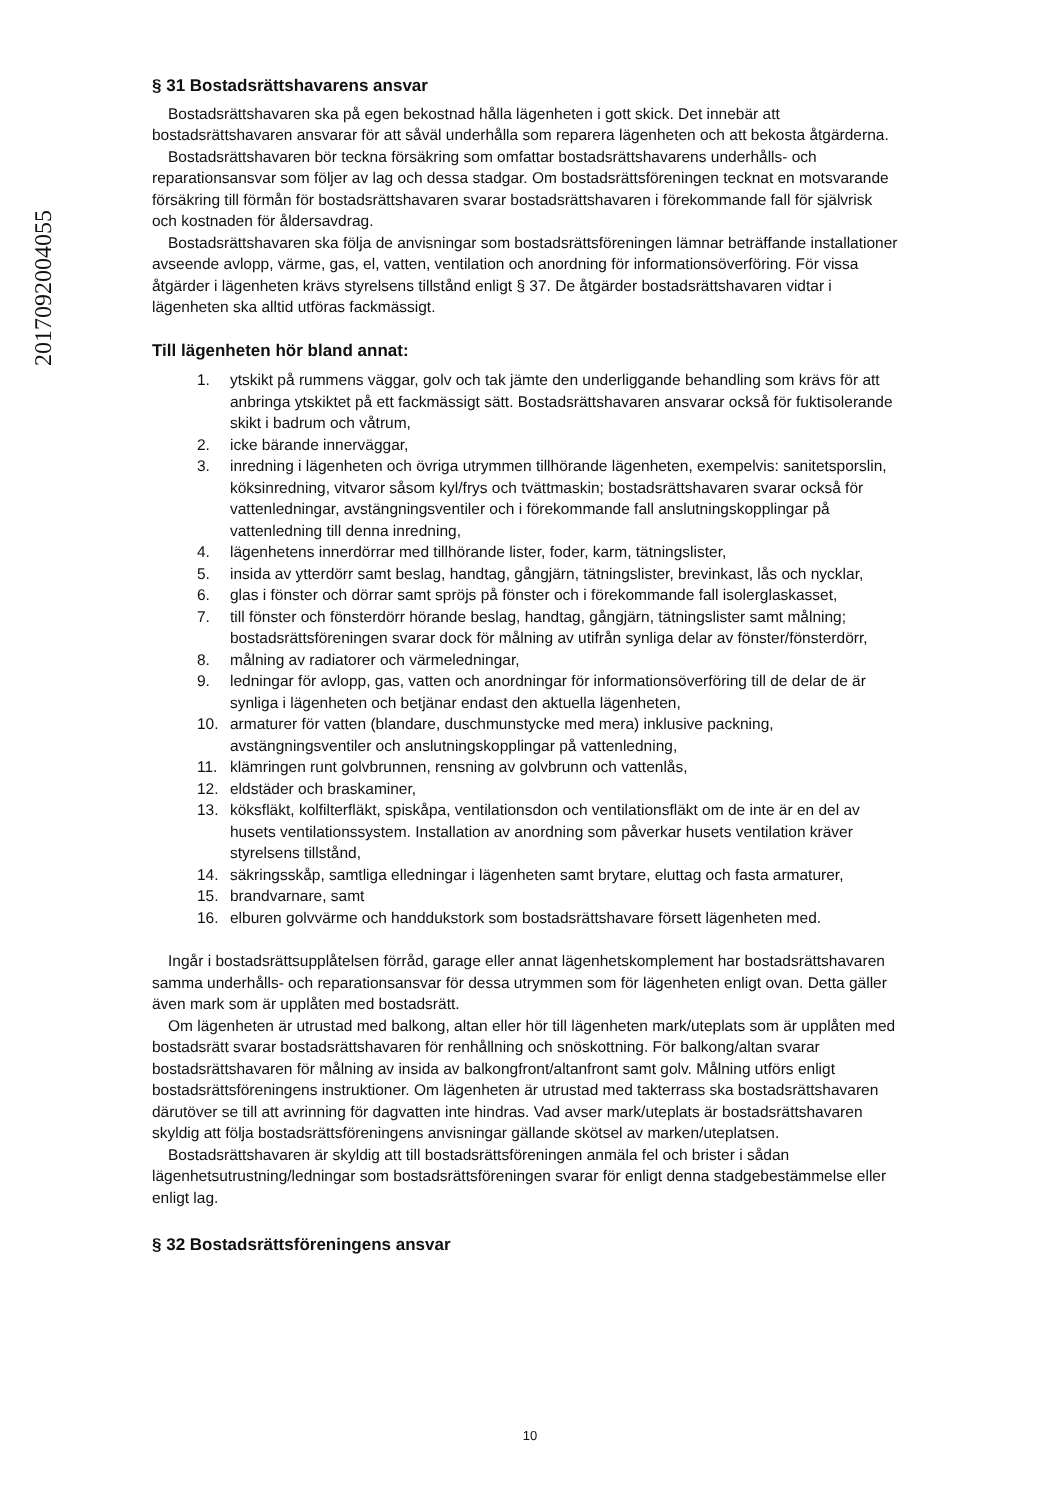2017092004055
§ 31 Bostadsrättshavarens ansvar
Bostadsrättshavaren ska på egen bekostnad hålla lägenheten i gott skick. Det innebär att bostadsrättshavaren ansvarar för att såväl underhålla som reparera lägenheten och att bekosta åtgärderna.
Bostadsrättshavaren bör teckna försäkring som omfattar bostadsrättshavarens underhålls- och reparationsansvar som följer av lag och dessa stadgar. Om bostadsrättsföreningen tecknat en motsvarande försäkring till förmån för bostadsrättshavaren svarar bostadsrättshavaren i förekommande fall för självrisk och kostnaden för åldersavdrag.
Bostadsrättshavaren ska följa de anvisningar som bostadsrättsföreningen lämnar beträffande installationer avseende avlopp, värme, gas, el, vatten, ventilation och anordning för informationsöverföring. För vissa åtgärder i lägenheten krävs styrelsens tillstånd enligt § 37. De åtgärder bostadsrättshavaren vidtar i lägenheten ska alltid utföras fackmässigt.
Till lägenheten hör bland annat:
1. ytskikt på rummens väggar, golv och tak jämte den underliggande behandling som krävs för att anbringa ytskiktet på ett fackmässigt sätt. Bostadsrättshavaren ansvarar också för fuktisolerande skikt i badrum och våtrum,
2. icke bärande innerväggar,
3. inredning i lägenheten och övriga utrymmen tillhörande lägenheten, exempelvis: sanitetsporslin, köksinredning, vitvaror såsom kyl/frys och tvättmaskin; bostadsrättshavaren svarar också för vattenledningar, avstängningsventiler och i förekommande fall anslutningskopplingar på vattenledning till denna inredning,
4. lägenhetens innerdörrar med tillhörande lister, foder, karm, tätningslister,
5. insida av ytterdörr samt beslag, handtag, gångjärn, tätningslister, brevinkast, lås och nycklar,
6. glas i fönster och dörrar samt spröjs på fönster och i förekommande fall isolerglaskasset,
7. till fönster och fönsterdörr hörande beslag, handtag, gångjärn, tätningslister samt målning; bostadsrättsföreningen svarar dock för målning av utifrån synliga delar av fönster/fönsterdörr,
8. målning av radiatorer och värmeledningar,
9. ledningar för avlopp, gas, vatten och anordningar för informationsöverföring till de delar de är synliga i lägenheten och betjänar endast den aktuella lägenheten,
10. armaturer för vatten (blandare, duschmunstycke med mera) inklusive packning, avstängningsventiler och anslutningskopplingar på vattenledning,
11. klämringen runt golvbrunnen, rensning av golvbrunn och vattenlås,
12. eldstäder och braskaminer,
13. köksfläkt, kolfilterfläkt, spiskåpa, ventilationsdon och ventilationsfläkt om de inte är en del av husets ventilationssystem. Installation av anordning som påverkar husets ventilation kräver styrelsens tillstånd,
14. säkringsskåp, samtliga elledningar i lägenheten samt brytare, eluttag och fasta armaturer,
15. brandvarnare, samt
16. elburen golvvärme och handdukstork som bostadsrättshavare försett lägenheten med.
Ingår i bostadsrättsupplåtelsen förråd, garage eller annat lägenhetskomplement har bostadsrättshavaren samma underhålls- och reparationsansvar för dessa utrymmen som för lägenheten enligt ovan. Detta gäller även mark som är upplåten med bostadsrätt.
Om lägenheten är utrustad med balkong, altan eller hör till lägenheten mark/uteplats som är upplåten med bostadsrätt svarar bostadsrättshavaren för renhållning och snöskottning. För balkong/altan svarar bostadsrättshavaren för målning av insida av balkongfront/altanfront samt golv. Målning utförs enligt bostadsrättsföreningens instruktioner. Om lägenheten är utrustad med takterrass ska bostadsrättshavaren därutöver se till att avrinning för dagvatten inte hindras. Vad avser mark/uteplats är bostadsrättshavaren skyldig att följa bostadsrättsföreningens anvisningar gällande skötsel av marken/uteplatsen.
Bostadsrättshavaren är skyldig att till bostadsrättsföreningen anmäla fel och brister i sådan lägenhetsutrustning/ledningar som bostadsrättsföreningen svarar för enligt denna stadgebestämmelse eller enligt lag.
§ 32 Bostadsrättsföreningens ansvar
10